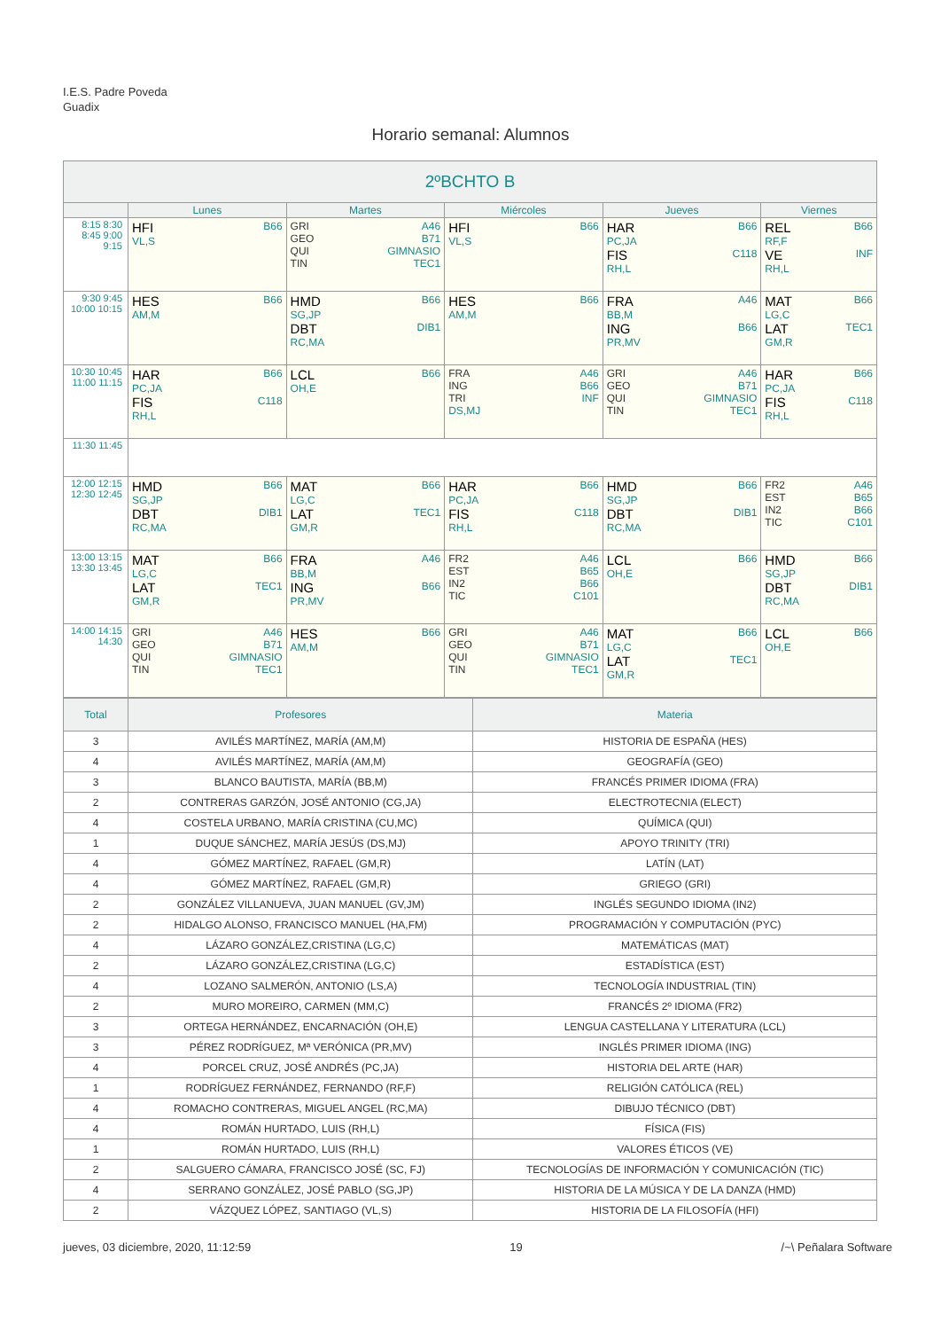I.E.S. Padre Poveda
Guadix
Horario semanal: Alumnos
| 2ºBCHTO B | | | | | |
| --- | --- | --- | --- | --- | --- |
| | Lunes | Martes | Miércoles | Jueves | Viernes |
| 8:15 8:30 8:45 9:00 9:15 | HFI B66 VL,S | GRI A46 GEO B71 QUI GIMNASIO TIN TEC1 | HFI B66 VL,S | HAR B66 PC,JA FIS C118 RH,L | REL B66 RF,F VE INF RH,L |
| 9:30 9:45 10:00 10:15 | HES B66 AM,M | HMD B66 SG,JP DBT DIB1 RC,MA | HES B66 AM,M | FRA A46 BB,M ING B66 PR,MV | MAT B66 LG,C LAT TEC1 GM,R |
| 10:30 10:45 11:00 11:15 | HAR B66 PC,JA FIS C118 RH,L | LCL B66 OH,E | FRA A46 ING B66 TRI INF DS,MJ | GRI A46 GEO B71 QUI GIMNASIO TIN TEC1 | HAR B66 PC,JA FIS C118 RH,L |
| 11:30 11:45 | | | | | |
| 12:00 12:15 12:30 12:45 | HMD B66 SG,JP DBT DIB1 RC,MA | MAT B66 LG,C LAT TEC1 GM,R | HAR B66 PC,JA FIS C118 RH,L | HMD B66 SG,JP DBT DIB1 RC,MA | FR2 A46 EST B65 IN2 B66 TIC C101 |
| 13:00 13:15 13:30 13:45 | MAT B66 LG,C LAT TEC1 GM,R | FRA A46 BB,M ING B66 PR,MV | FR2 A46 EST B65 IN2 B66 TIC C101 | LCL B66 OH,E | HMD B66 SG,JP DBT DIB1 RC,MA |
| 14:00 14:15 14:30 | GRI A46 GEO B71 QUI GIMNASIO TIN TEC1 | HES B66 AM,M | GRI A46 GEO B71 QUI GIMNASIO TIN TEC1 | MAT B66 LG,C LAT TEC1 GM,R | LCL B66 OH,E |
| Total | Profesores | Materia |
| --- | --- | --- |
| 3 | AVILÉS MARTÍNEZ, MARÍA (AM,M) | HISTORIA DE ESPAÑA (HES) |
| 4 | AVILÉS MARTÍNEZ, MARÍA (AM,M) | GEOGRAFÍA (GEO) |
| 3 | BLANCO BAUTISTA, MARÍA (BB,M) | FRANCÉS PRIMER IDIOMA (FRA) |
| 2 | CONTRERAS GARZÓN, JOSÉ ANTONIO (CG,JA) | ELECTROTECNIA (ELECT) |
| 4 | COSTELA URBANO, MARÍA CRISTINA (CU,MC) | QUÍMICA (QUI) |
| 1 | DUQUE SÁNCHEZ, MARÍA JESÚS (DS,MJ) | APOYO TRINITY (TRI) |
| 4 | GÓMEZ MARTÍNEZ, RAFAEL (GM,R) | LATÍN (LAT) |
| 4 | GÓMEZ MARTÍNEZ, RAFAEL (GM,R) | GRIEGO (GRI) |
| 2 | GONZÁLEZ VILLANUEVA, JUAN MANUEL (GV,JM) | INGLÉS SEGUNDO IDIOMA (IN2) |
| 2 | HIDALGO ALONSO, FRANCISCO MANUEL (HA,FM) | PROGRAMACIÓN Y COMPUTACIÓN (PYC) |
| 4 | LÁZARO GONZÁLEZ,CRISTINA (LG,C) | MATEMÁTICAS (MAT) |
| 2 | LÁZARO GONZÁLEZ,CRISTINA (LG,C) | ESTADÍSTICA (EST) |
| 4 | LOZANO SALMERÓN, ANTONIO (LS,A) | TECNOLOGÍA INDUSTRIAL (TIN) |
| 2 | MURO MOREIRO, CARMEN (MM,C) | FRANCÉS 2º IDIOMA (FR2) |
| 3 | ORTEGA HERNÁNDEZ, ENCARNACIÓN (OH,E) | LENGUA CASTELLANA Y LITERATURA (LCL) |
| 3 | PÉREZ RODRÍGUEZ, Mª VERÓNICA (PR,MV) | INGLÉS PRIMER IDIOMA (ING) |
| 4 | PORCEL CRUZ, JOSÉ ANDRÉS (PC,JA) | HISTORIA DEL ARTE (HAR) |
| 1 | RODRÍGUEZ FERNÁNDEZ, FERNANDO (RF,F) | RELIGIÓN CATÓLICA (REL) |
| 4 | ROMACHO CONTRERAS, MIGUEL ANGEL (RC,MA) | DIBUJO TÉCNICO (DBT) |
| 4 | ROMÁN HURTADO, LUIS (RH,L) | FÍSICA (FIS) |
| 1 | ROMÁN HURTADO, LUIS (RH,L) | VALORES ÉTICOS (VE) |
| 2 | SALGUERO CÁMARA, FRANCISCO JOSÉ (SC, FJ) | TECNOLOGÍAS DE INFORMACIÓN Y COMUNICACIÓN (TIC) |
| 4 | SERRANO GONZÁLEZ, JOSÉ PABLO (SG,JP) | HISTORIA DE LA MÚSICA Y DE LA DANZA (HMD) |
| 2 | VÁZQUEZ LÓPEZ, SANTIAGO (VL,S) | HISTORIA DE LA FILOSOFÍA (HFI) |
jueves, 03 diciembre, 2020, 11:12:59 19 /~\ Peñalara Software